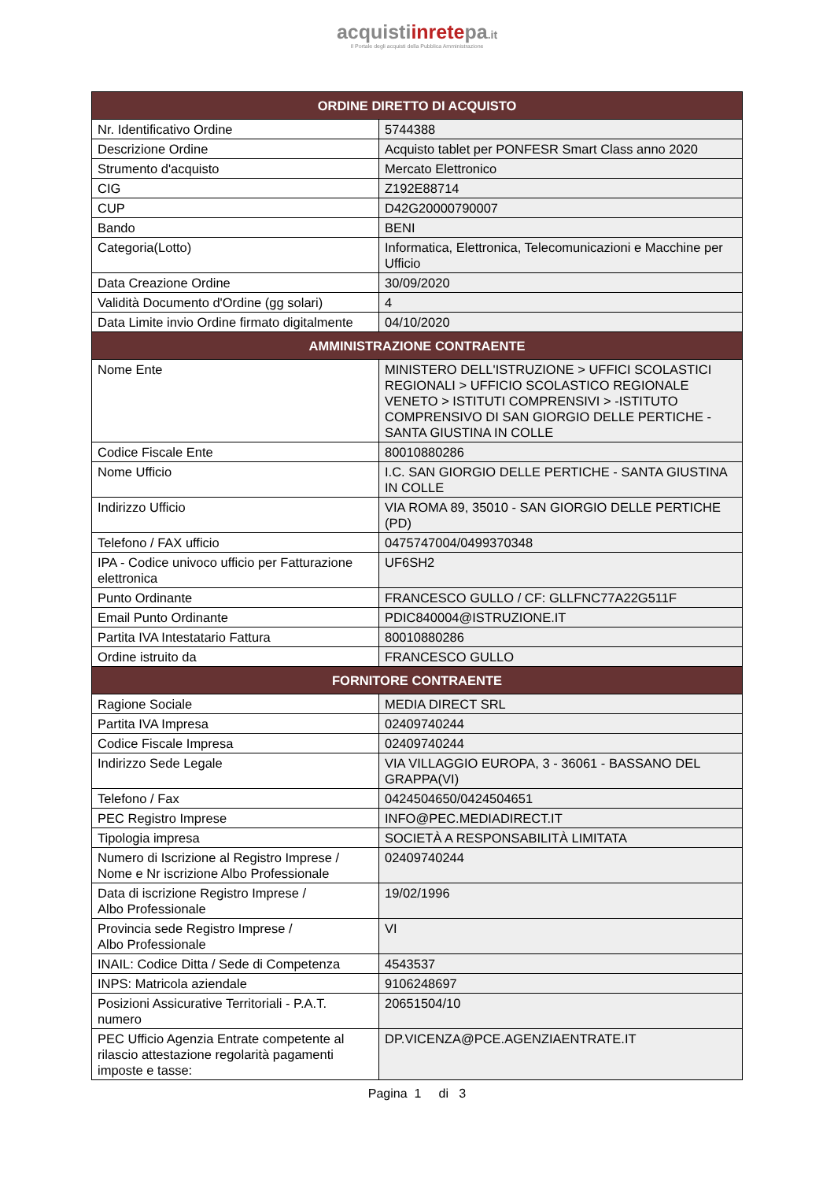acquistiinretepa.it
Il Portale degli acquisti della Pubblica Amministrazione
| ORDINE DIRETTO DI ACQUISTO | |
| --- | --- |
| Nr. Identificativo Ordine | 5744388 |
| Descrizione Ordine | Acquisto tablet per PONFESR Smart Class anno 2020 |
| Strumento d'acquisto | Mercato Elettronico |
| CIG | Z192E88714 |
| CUP | D42G20000790007 |
| Bando | BENI |
| Categoria(Lotto) | Informatica, Elettronica, Telecomunicazioni e Macchine per Ufficio |
| Data Creazione Ordine | 30/09/2020 |
| Validità Documento d'Ordine (gg solari) | 4 |
| Data Limite invio Ordine firmato digitalmente | 04/10/2020 |
| AMMINISTRAZIONE CONTRAENTE | |
| Nome Ente | MINISTERO DELL'ISTRUZIONE > UFFICI SCOLASTICI REGIONALI > UFFICIO SCOLASTICO REGIONALE VENETO > ISTITUTI COMPRENSIVI > -ISTITUTO COMPRENSIVO DI SAN GIORGIO DELLE PERTICHE - SANTA GIUSTINA IN COLLE |
| Codice Fiscale Ente | 80010880286 |
| Nome Ufficio | I.C. SAN GIORGIO DELLE PERTICHE - SANTA GIUSTINA IN COLLE |
| Indirizzo Ufficio | VIA ROMA 89, 35010 - SAN GIORGIO DELLE PERTICHE (PD) |
| Telefono / FAX ufficio | 0475747004/0499370348 |
| IPA - Codice univoco ufficio per Fatturazione elettronica | UF6SH2 |
| Punto Ordinante | FRANCESCO GULLO / CF: GLLFNC77A22G511F |
| Email Punto Ordinante | PDIC840004@ISTRUZIONE.IT |
| Partita IVA Intestatario Fattura | 80010880286 |
| Ordine istruito da | FRANCESCO GULLO |
| FORNITORE CONTRAENTE | |
| Ragione Sociale | MEDIA DIRECT SRL |
| Partita IVA Impresa | 02409740244 |
| Codice Fiscale Impresa | 02409740244 |
| Indirizzo Sede Legale | VIA VILLAGGIO EUROPA, 3 - 36061 - BASSANO DEL GRAPPA(VI) |
| Telefono / Fax | 0424504650/0424504651 |
| PEC Registro Imprese | INFO@PEC.MEDIADIRECT.IT |
| Tipologia impresa | SOCIETÀ A RESPONSABILITÀ LIMITATA |
| Numero di Iscrizione al Registro Imprese / Nome e Nr iscrizione Albo Professionale | 02409740244 |
| Data di iscrizione Registro Imprese / Albo Professionale | 19/02/1996 |
| Provincia sede Registro Imprese / Albo Professionale | VI |
| INAIL: Codice Ditta / Sede di Competenza | 4543537 |
| INPS: Matricola aziendale | 9106248697 |
| Posizioni Assicurative Territoriali - P.A.T. numero | 20651504/10 |
| PEC Ufficio Agenzia Entrate competente al rilascio attestazione regolarità pagamenti imposte e tasse: | DP.VICENZA@PCE.AGENZIAENTRATE.IT |
Pagina 1 di 3